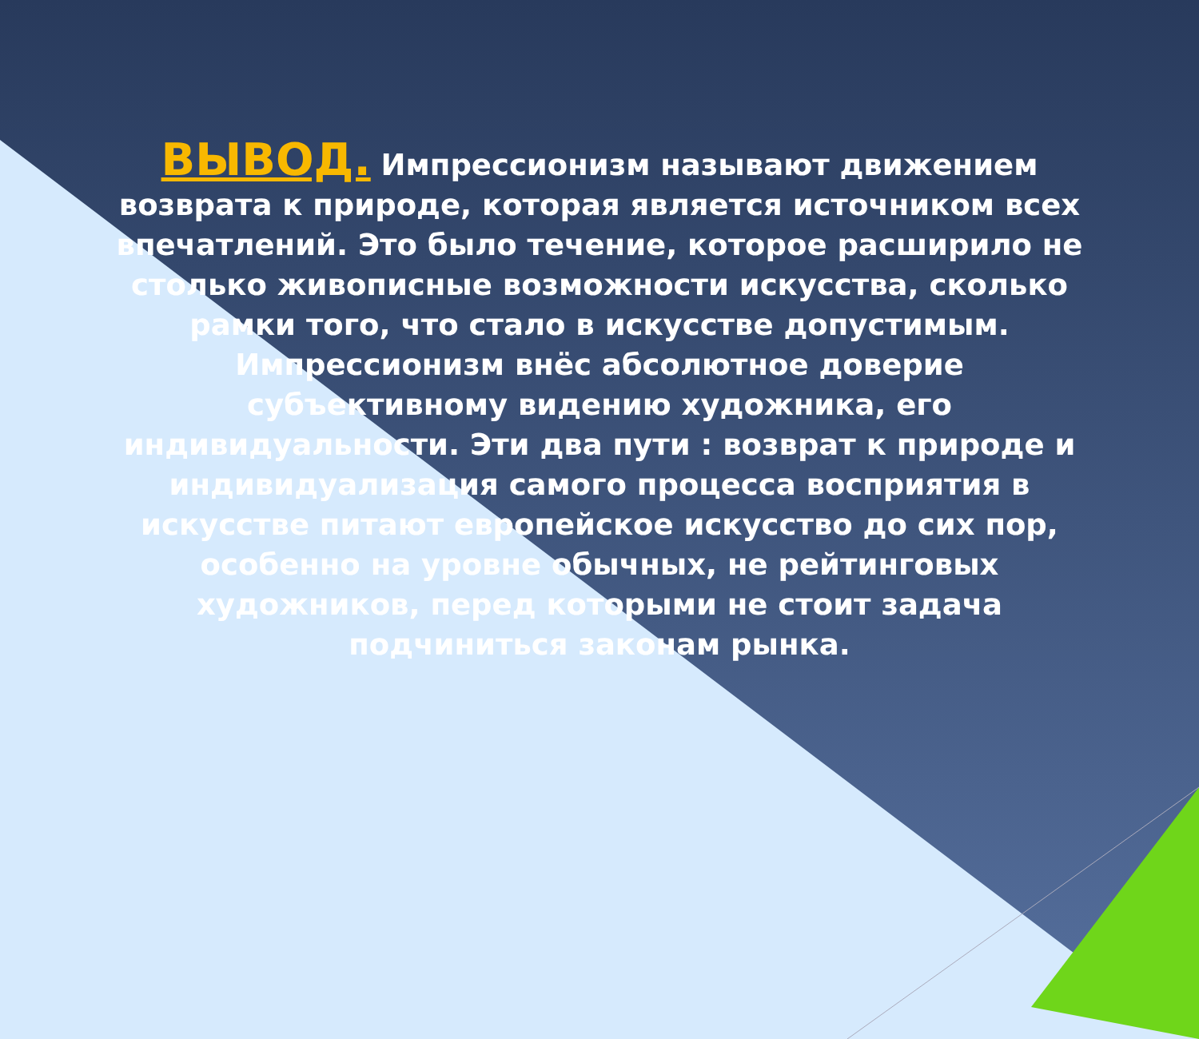ВЫВОД. Импрессионизм называют движением возврата к природе, которая является источником всех впечатлений. Это было течение, которое расширило не столько живописные возможности искусства, сколько рамки того, что стало в искусстве допустимым. Импрессионизм внёс абсолютное доверие субъективному видению художника, его индивидуальности. Эти два пути : возврат к природе и индивидуализация самого процесса восприятия в искусстве питают европейское искусство до сих пор, особенно на уровне обычных, не рейтинговых художников, перед которыми не стоит задача подчиниться законам рынка.